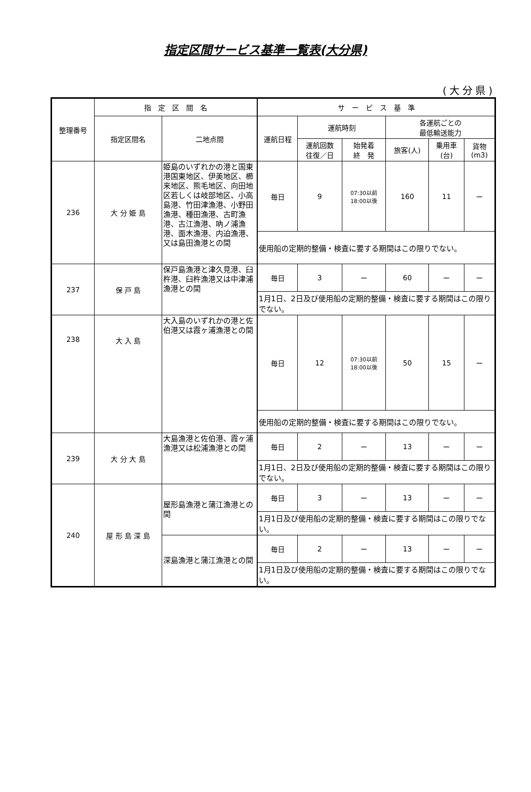指定区間サービス基準一覧表(大分県)
(大分県)
| 整理番号 | 指 定 区 間 名 | | サ ー ビ ス 基 準 | | | | | |
| --- | --- | --- | --- | --- | --- | --- | --- | --- |
| | 指定区間名 | 二地点間 | 運航日程 | 運航時刻 | | 各運航ごとの 最低輸送能力 | | |
| | | | | 運航回数 往復／日 | 始発着 終 発 | 旅客(人) | 乗用車 (台) | 貨物 (m3) |
| 236 | 大 分 姫 島 | 姫島のいずれかの港と国東港国東地区、伊美地区、櫛来地区、熊毛地区、向田地区若しくは岐部地区、小高島港、竹田津漁港、小野田漁港、種田漁港、古町漁港、古江漁港、吶ノ浦漁港、面木漁港、内迫漁港、又は島田漁港との間 | 毎日 | 9 | 07:30以前 18:00以後 | 160 | 11 | ー |
| | | | 使用船の定期的整備・検査に要する期間はこの限りでない。 | | | | | |
| 237 | 保 戸 島 | 保戸島漁港と津久見港、臼杵港、臼杵漁港又は中津浦漁港との間 | 毎日 | 3 | ー | 60 | ー | ー |
| | | | 1月1日、2日及び使用船の定期的整備・検査に要する期間はこの限りでない。 | | | | | |
| 238 | 大 入 島 | 大入島のいずれかの港と佐伯港又は霞ヶ浦漁港との間 | 毎日 | 12 | 07:30以前 18:00以後 | 50 | 15 | ー |
| | | | 使用船の定期的整備・検査に要する期間はこの限りでない。 | | | | | |
| 239 | 大 分 大 島 | 大島漁港と佐伯港、霞ヶ浦漁港又は松浦漁港との間 | 毎日 | 2 | ー | 13 | ー | ー |
| | | | 1月1日、2日及び使用船の定期的整備・検査に要する期間はこの限りでない。 | | | | | |
| 240 | 屋 形 島 深 島 | 屋形島漁港と蒲江漁港との間 | 毎日 | 3 | ー | 13 | ー | ー |
| | | | 1月1日及び使用船の定期的整備・検査に要する期間はこの限りでない。 | | | | | |
| | | 深島漁港と蒲江漁港との間 | 毎日 | 2 | ー | 13 | ー | ー |
| | | | 1月1日及び使用船の定期的整備・検査に要する期間はこの限りでない。 | | | | | |